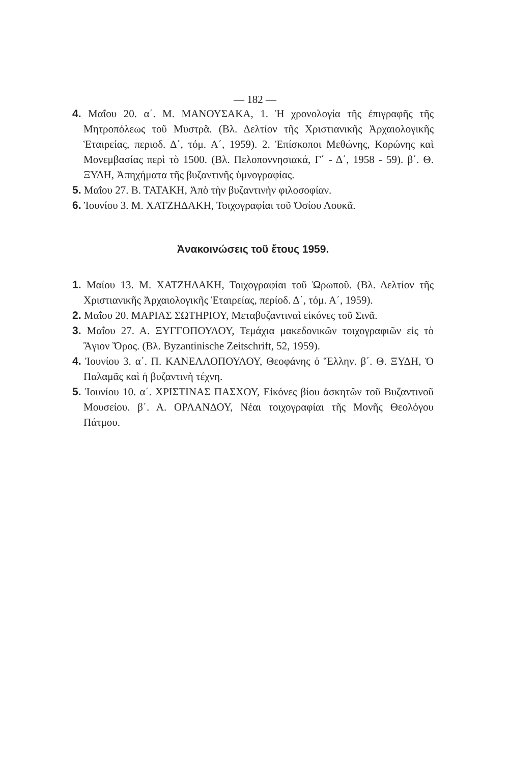— 182 —
4. Μαΐου 20. α΄. Μ. ΜΑΝΟΥΣΑΚΑ, 1. Ἡ χρονολογία τῆς ἐπιγραφῆς τῆς Μητροπόλεως τοῦ Μυστρᾶ. (Βλ. Δελτίον τῆς Χριστιανικῆς Ἀρχαιολογικῆς Ἑταιρείας, περιοδ. Δ΄, τόμ. Α΄, 1959). 2. Ἐπίσκοποι Μεθώνης, Κορώνης καὶ Μονεμβασίας περὶ τὸ 1500. (Βλ. Πελοποννησιακά, Γ΄ - Δ΄, 1958 - 59). β΄. Θ. ΞΥΔΗ, Ἀπηχήματα τῆς βυζαντινῆς ὑμνογραφίας.
5. Μαΐου 27. Β. ΤΑΤΑΚΗ, Ἀπὸ τὴν βυζαντινὴν φιλοσοφίαν.
6. Ἰουνίου 3. Μ. ΧΑΤΖΗΔΑΚΗ, Τοιχογραφίαι τοῦ Ὁσίου Λουκᾶ.
Ἀνακοινώσεις τοῦ ἔτους 1959.
1. Μαΐου 13. Μ. ΧΑΤΖΗΔΑΚΗ, Τοιχογραφίαι τοῦ Ὠρωποῦ. (Βλ. Δελτίον τῆς Χριστιανικῆς Ἀρχαιολογικῆς Ἑταιρείας, περίοδ. Δ΄, τόμ. Α΄, 1959).
2. Μαΐου 20. ΜΑΡΙΑΣ ΣΩΤΗΡΙΟΥ, Μεταβυζαντιναὶ εἰκόνες τοῦ Σινᾶ.
3. Μαΐου 27. Α. ΞΥΓΓΟΠΟΥΛΟΥ, Τεμάχια μακεδονικῶν τοιχογραφιῶν εἰς τὸ Ἅγιον Ὄρος. (Βλ. Byzantinische Zeitschrift, 52, 1959).
4. Ἰουνίου 3. α΄. Π. ΚΑΝΕΛΛΟΠΟΥΛΟΥ, Θεοφάνης ὁ Ἕλλην. β΄. Θ. ΞΥΔΗ, Ὁ Παλαμᾶς καὶ ἡ βυζαντινὴ τέχνη.
5. Ἰουνίου 10. α΄. ΧΡΙΣΤΙΝΑΣ ΠΑΣΧΟΥ, Εἰκόνες βίου ἀσκητῶν τοῦ Βυζαντινοῦ Μουσείου. β΄. Α. ΟΡΛΑΝΔΟΥ, Νέαι τοιχογραφίαι τῆς Μονῆς Θεολόγου Πάτμου.